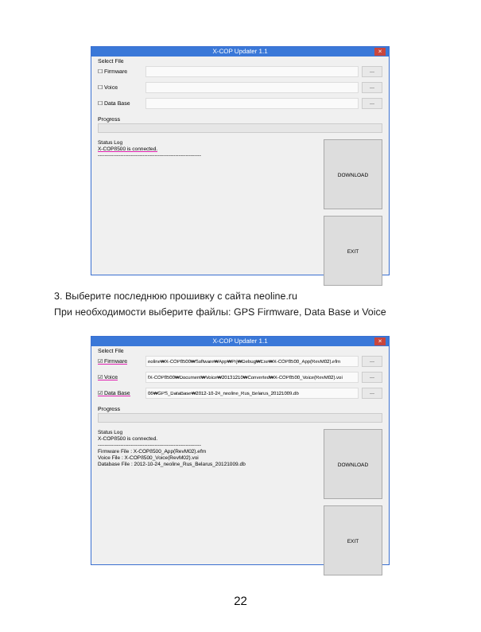X-COP Updater 1.1 ×
Select File
☐ Firmware ...
☐ Voice ...
☐ Data Base ...
Progress
Status Log
X-COP8500 is connected.
------------------------------------------------------------
DOWNLOAD
EXIT
3. Выберите последнюю прошивку с сайта neoline.ru
При необходимости выберите файлы: GPS Firmware, Data Base и Voice
X-COP Updater 1.1 ×
Select File
☑ Firmware eoline₩X-COP8500₩Software₩App₩Prj₩Debug₩Exe₩X-COP8500_App(RevM02).efm...
☑ Voice fX-COP8500₩Document₩Voice₩20131210₩Converted₩X-COP8500_Voice(RevM02).voi...
☑ Data Base 06₩GPS_DataBase₩2012-10-24_neoline_Rus_Belarus_20121009.db...
Progress
Status Log
X-COP8500 is connected.
------------------------------------------------------------
Firmware File : X-COP8500_App(RevM02).efm
Voice File : X-COP8500_Voice(RevM02).voi
Database File : 2012-10-24_neoline_Rus_Belarus_20121009.db
DOWNLOAD
EXIT
22